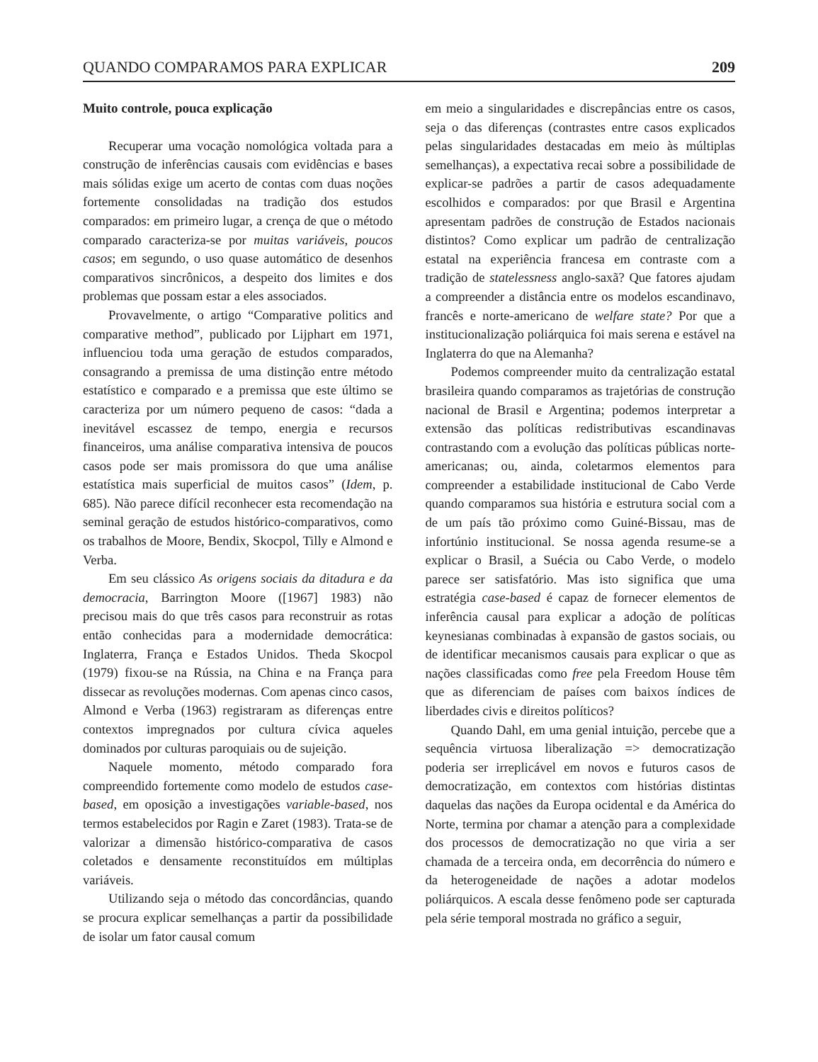QUANDO COMPARAMOS PARA EXPLICAR 209
Muito controle, pouca explicação
Recuperar uma vocação nomológica voltada para a construção de inferências causais com evidências e bases mais sólidas exige um acerto de contas com duas noções fortemente consolidadas na tradição dos estudos comparados: em primeiro lugar, a crença de que o método comparado caracteriza-se por muitas variáveis, poucos casos; em segundo, o uso quase automático de desenhos comparativos sincrônicos, a despeito dos limites e dos problemas que possam estar a eles associados.
Provavelmente, o artigo “Comparative politics and comparative method”, publicado por Lijphart em 1971, influenciou toda uma geração de estudos comparados, consagrando a premissa de uma distinção entre método estatístico e comparado e a premissa que este último se caracteriza por um número pequeno de casos: “dada a inevitável escassez de tempo, energia e recursos financeiros, uma análise comparativa intensiva de poucos casos pode ser mais promissora do que uma análise estatística mais superficial de muitos casos” (Idem, p. 685). Não parece difícil reconhecer esta recomendação na seminal geração de estudos histórico-comparativos, como os trabalhos de Moore, Bendix, Skocpol, Tilly e Almond e Verba.
Em seu clássico As origens sociais da ditadura e da democracia, Barrington Moore ([1967] 1983) não precisou mais do que três casos para reconstruir as rotas então conhecidas para a modernidade democrática: Inglaterra, França e Estados Unidos. Theda Skocpol (1979) fixou-se na Rússia, na China e na França para dissecar as revoluções modernas. Com apenas cinco casos, Almond e Verba (1963) registraram as diferenças entre contextos impregnados por cultura cívica aqueles dominados por culturas paroquiais ou de sujeição.
Naquele momento, método comparado fora compreendido fortemente como modelo de estudos case-based, em oposição a investigações variable-based, nos termos estabelecidos por Ragin e Zaret (1983). Trata-se de valorizar a dimensão histórico-comparativa de casos coletados e densamente reconstituídos em múltiplas variáveis.
Utilizando seja o método das concordâncias, quando se procura explicar semelhanças a partir da possibilidade de isolar um fator causal comum
em meio a singularidades e discrepâncias entre os casos, seja o das diferenças (contrastes entre casos explicados pelas singularidades destacadas em meio às múltiplas semelhanças), a expectativa recai sobre a possibilidade de explicar-se padrões a partir de casos adequadamente escolhidos e comparados: por que Brasil e Argentina apresentam padrões de construção de Estados nacionais distintos? Como explicar um padrão de centralização estatal na experiência francesa em contraste com a tradição de statelessness anglo-saxã? Que fatores ajudam a compreender a distância entre os modelos escandinavo, francês e norte-americano de welfare state? Por que a institucionalização poliárquica foi mais serena e estável na Inglaterra do que na Alemanha?
Podemos compreender muito da centralização estatal brasileira quando comparamos as trajetórias de construção nacional de Brasil e Argentina; podemos interpretar a extensão das políticas redistributivas escandinavas contrastando com a evolução das políticas públicas norte-americanas; ou, ainda, coletarmos elementos para compreender a estabilidade institucional de Cabo Verde quando comparamos sua história e estrutura social com a de um país tão próximo como Guiné-Bissau, mas de infortúnio institucional. Se nossa agenda resume-se a explicar o Brasil, a Suécia ou Cabo Verde, o modelo parece ser satisfatório. Mas isto significa que uma estratégia case-based é capaz de fornecer elementos de inferência causal para explicar a adoção de políticas keynesianas combinadas à expansão de gastos sociais, ou de identificar mecanismos causais para explicar o que as nações classificadas como free pela Freedom House têm que as diferenciam de países com baixos índices de liberdades civis e direitos políticos?
Quando Dahl, em uma genial intuição, percebe que a sequência virtuosa liberalização => democratização poderia ser irreplicável em novos e futuros casos de democratização, em contextos com histórias distintas daquelas das nações da Europa ocidental e da América do Norte, termina por chamar a atenção para a complexidade dos processos de democratização no que viria a ser chamada de a terceira onda, em decorrência do número e da heterogeneidade de nações a adotar modelos poliárquicos. A escala desse fenômeno pode ser capturada pela série temporal mostrada no gráfico a seguir,